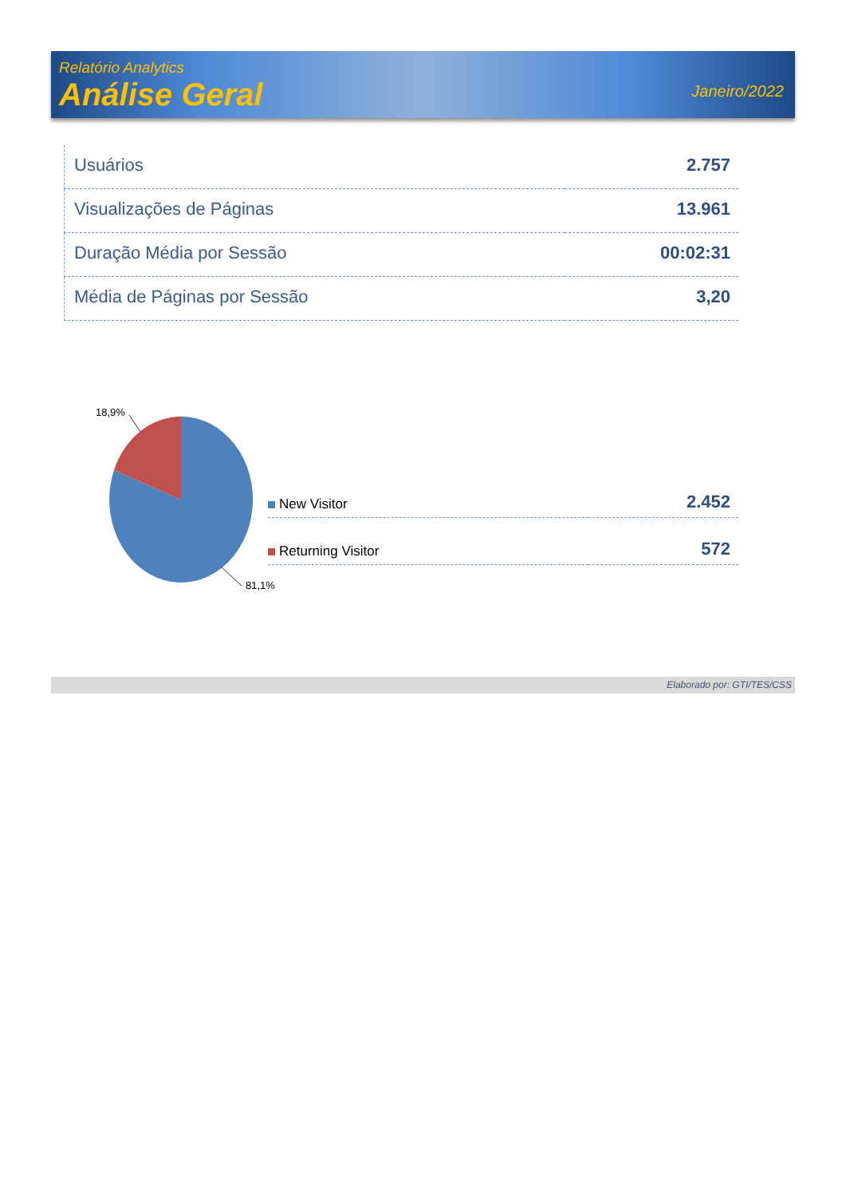Relatório Analytics
Análise Geral
Janeiro/2022
| Usuários | 2.757 |
| Visualizações de Páginas | 13.961 |
| Duração Média por Sessão | 00:02:31 |
| Média de Páginas por Sessão | 3,20 |
18,9%
81,1%
| New Visitor | 2.452 |
| Returning Visitor | 572 |
Elaborado por: GTI/TES/CSS